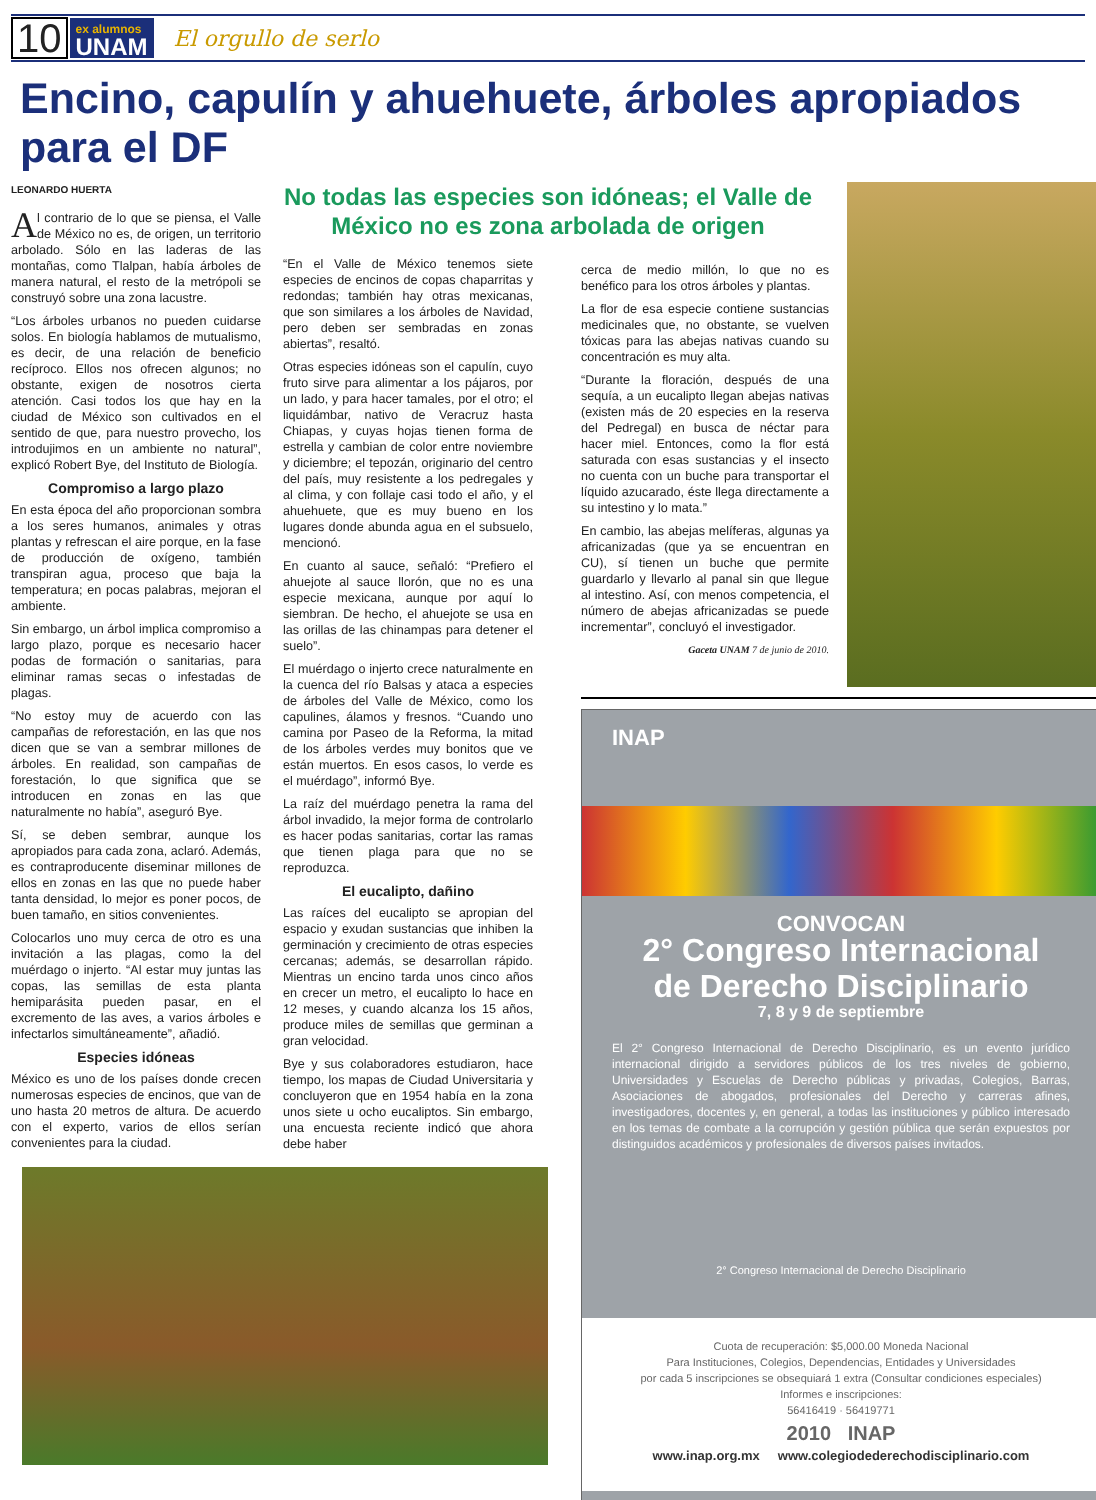10 ex alumnos
UNAM El orgullo de serlo
Encino, capulín y ahuehuete, árboles apropiados para el DF
LEONARDO HUERTA
Al contrario de lo que se piensa, el Valle de México no es, de origen, un territorio arbolado. Sólo en las laderas de las montañas, como Tlalpan, había árboles de manera natural, el resto de la metrópoli se construyó sobre una zona lacustre.
“Los árboles urbanos no pueden cuidarse solos. En biología hablamos de mutualismo, es decir, de una relación de beneficio recíproco. Ellos nos ofrecen algunos; no obstante, exigen de nosotros cierta atención. Casi todos los que hay en la ciudad de México son cultivados en el sentido de que, para nuestro provecho, los introdujimos en un ambiente no natural”, explicó Robert Bye, del Instituto de Biología.
Compromiso a largo plazo
En esta época del año proporcionan sombra a los seres humanos, animales y otras plantas y refrescan el aire porque, en la fase de producción de oxígeno, también transpiran agua, proceso que baja la temperatura; en pocas palabras, mejoran el ambiente.
Sin embargo, un árbol implica compromiso a largo plazo, porque es necesario hacer podas de formación o sanitarias, para eliminar ramas secas o infestadas de plagas.
“No estoy muy de acuerdo con las campañas de reforestación, en las que nos dicen que se van a sembrar millones de árboles. En realidad, son campañas de forestación, lo que significa que se introducen en zonas en las que naturalmente no había”, aseguró Bye.
Sí, se deben sembrar, aunque los apropiados para cada zona, aclaró. Además, es contraproducente diseminar millones de ellos en zonas en las que no puede haber tanta densidad, lo mejor es poner pocos, de buen tamaño, en sitios convenientes.
Colocarlos uno muy cerca de otro es una invitación a las plagas, como la del muérdago o injerto. “Al estar muy juntas las copas, las semillas de esta planta hemiparásita pueden pasar, en el excremento de las aves, a varios árboles e infectarlos simultáneamente”, añadió.
Especies idóneas
México es uno de los países donde crecen numerosas especies de encinos, que van de uno hasta 20 metros de altura. De acuerdo con el experto, varios de ellos serían convenientes para la ciudad.
No todas las especies son idóneas; el Valle de México no es zona arbolada de origen
“En el Valle de México tenemos siete especies de encinos de copas chaparritas y redondas; también hay otras mexicanas, que son similares a los árboles de Navidad, pero deben ser sembradas en zonas abiertas”, resaltó.
Otras especies idóneas son el capulín, cuyo fruto sirve para alimentar a los pájaros, por un lado, y para hacer tamales, por el otro; el liquidámbar, nativo de Veracruz hasta Chiapas, y cuyas hojas tienen forma de estrella y cambian de color entre noviembre y diciembre; el tepozán, originario del centro del país, muy resistente a los pedregales y al clima, y con follaje casi todo el año, y el ahuehuete, que es muy bueno en los lugares donde abunda agua en el subsuelo, mencionó.
En cuanto al sauce, señaló: “Prefiero el ahuejote al sauce llorón, que no es una especie mexicana, aunque por aquí lo siembran. De hecho, el ahuejote se usa en las orillas de las chinampas para detener el suelo”.
El muérdago o injerto crece naturalmente en la cuenca del río Balsas y ataca a especies de árboles del Valle de México, como los capulines, álamos y fresnos. “Cuando uno camina por Paseo de la Reforma, la mitad de los árboles verdes muy bonitos que ve están muertos. En esos casos, lo verde es el muérdago”, informó Bye.
La raíz del muérdago penetra la rama del árbol invadido, la mejor forma de controlarlo es hacer podas sanitarias, cortar las ramas que tienen plaga para que no se reproduzca.
El eucalipto, dañino
Las raíces del eucalipto se apropian del espacio y exudan sustancias que inhiben la germinación y crecimiento de otras especies cercanas; además, se desarrollan rápido. Mientras un encino tarda unos cinco años en crecer un metro, el eucalipto lo hace en 12 meses, y cuando alcanza los 15 años, produce miles de semillas que germinan a gran velocidad.
Bye y sus colaboradores estudiaron, hace tiempo, los mapas de Ciudad Universitaria y concluyeron que en 1954 había en la zona unos siete u ocho eucaliptos. Sin embargo, una encuesta reciente indicó que ahora debe haber
cerca de medio millón, lo que no es benéfico para los otros árboles y plantas.
La flor de esa especie contiene sustancias medicinales que, no obstante, se vuelven tóxicas para las abejas nativas cuando su concentración es muy alta.
“Durante la floración, después de una sequía, a un eucalipto llegan abejas nativas (existen más de 20 especies en la reserva del Pedregal) en busca de néctar para hacer miel. Entonces, como la flor está saturada con esas sustancias y el insecto no cuenta con un buche para transportar el líquido azucarado, éste llega directamente a su intestino y lo mata.”
En cambio, las abejas melíferas, algunas ya africanizadas (que ya se encuentran en CU), sí tienen un buche que permite guardarlo y llevarlo al panal sin que llegue al intestino. Así, con menos competencia, el número de abejas africanizadas se puede incrementar”, concluyó el investigador.
Gaceta UNAM 7 de junio de 2010.
INAP
CONVOCAN
2° Congreso Internacional
de Derecho Disciplinario
7, 8 y 9 de septiembre
El 2° Congreso Internacional de Derecho Disciplinario, es un evento jurídico internacional dirigido a servidores públicos de los tres niveles de gobierno, Universidades y Escuelas de Derecho públicas y privadas, Colegios, Barras, Asociaciones de abogados, profesionales del Derecho y carreras afines, investigadores, docentes y, en general, a todas las instituciones y público interesado en los temas de combate a la corrupción y gestión pública que serán expuestos por distinguidos académicos y profesionales de diversos países invitados.
2° Congreso Internacional de Derecho Disciplinario
Cuota de recuperación: $5,000.00 Moneda Nacional
Para Instituciones, Colegios, Dependencias, Entidades y Universidades
por cada 5 inscripciones se obsequiará 1 extra (Consultar condiciones especiales)
Informes e inscripciones:
56416419 · 56419771
2010 INAP
www.inap.org.mx www.colegiodederechodisciplinario.com